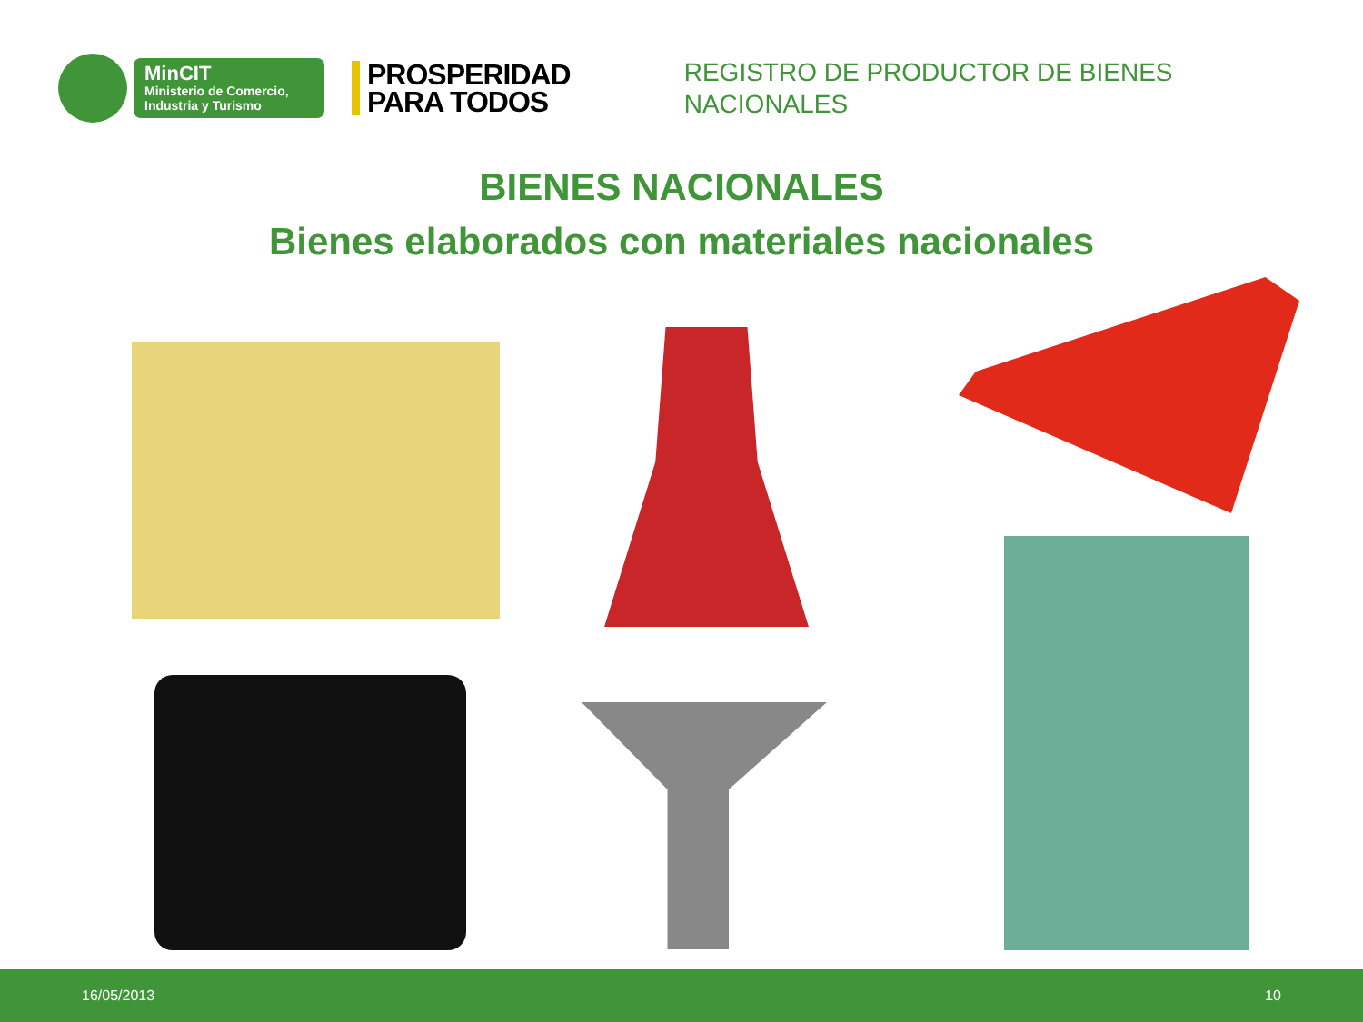MinCIT
Ministerio de Comercio,
Industria y Turismo
PROSPERIDAD
PARA TODOS
REGISTRO DE PRODUCTOR DE BIENES
NACIONALES
BIENES NACIONALES
Bienes elaborados con materiales nacionales
16/05/2013 10